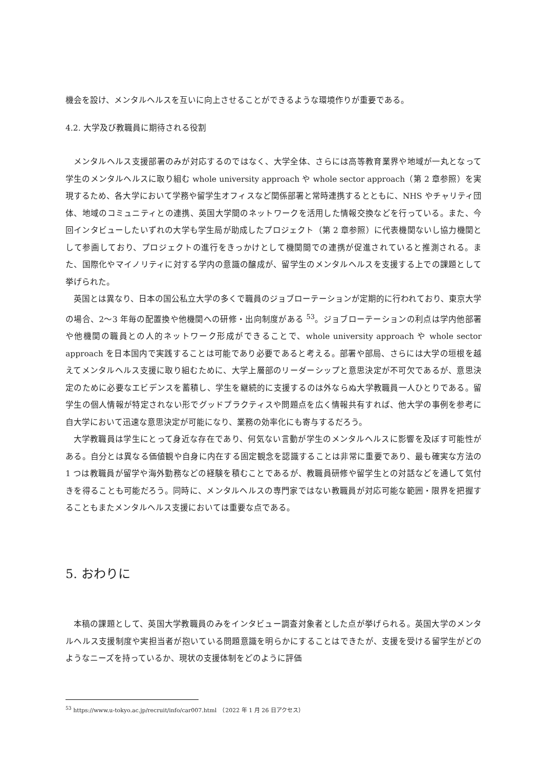機会を設け、メンタルヘルスを互いに向上させることができるような環境作りが重要である。
4.2. 大学及び教職員に期待される役割
メンタルヘルス支援部署のみが対応するのではなく、大学全体、さらには高等教育業界や地域が一丸となって学生のメンタルヘルスに取り組む whole university approach や whole sector approach（第 2 章参照）を実現するため、各大学において学務や留学生オフィスなど関係部署と常時連携するとともに、NHS やチャリティ団体、地域のコミュニティとの連携、英国大学間のネットワークを活用した情報交換などを行っている。また、今回インタビューしたいずれの大学も学生局が助成したプロジェクト（第 2 章参照）に代表機関ないし協力機関として参画しており、プロジェクトの進行をきっかけとして機関間での連携が促進されていると推測される。また、国際化やマイノリティに対する学内の意識の醸成が、留学生のメンタルヘルスを支援する上での課題として挙げられた。
英国とは異なり、日本の国公私立大学の多くで職員のジョブローテーションが定期的に行われており、東京大学の場合、2〜3 年毎の配置換や他機関への研修・出向制度がある <sup>53</sup>。ジョブローテーションの利点は学内他部署や他機関の職員との人的ネットワーク形成ができることで、whole university approach や whole sector approach を日本国内で実践することは可能であり必要であると考える。部署や部局、さらには大学の垣根を越えてメンタルヘルス支援に取り組むために、大学上層部のリーダーシップと意思決定が不可欠であるが、意思決定のために必要なエビデンスを蓄積し、学生を継続的に支援するのは外ならぬ大学教職員一人ひとりである。留学生の個人情報が特定されない形でグッドプラクティスや問題点を広く情報共有すれば、他大学の事例を参考に自大学において迅速な意思決定が可能になり、業務の効率化にも寄与するだろう。
大学教職員は学生にとって身近な存在であり、何気ない言動が学生のメンタルヘルスに影響を及ぼす可能性がある。自分とは異なる価値観や自身に内在する固定観念を認識することは非常に重要であり、最も確実な方法の 1 つは教職員が留学や海外勤務などの経験を積むことであるが、教職員研修や留学生との対話などを通して気付きを得ることも可能だろう。同時に、メンタルヘルスの専門家ではない教職員が対応可能な範囲・限界を把握することもまたメンタルヘルス支援においては重要な点である。
5. おわりに
本稿の課題として、英国大学教職員のみをインタビュー調査対象者とした点が挙げられる。英国大学のメンタルヘルス支援制度や実担当者が抱いている問題意識を明らかにすることはできたが、支援を受ける留学生がどのようなニーズを持っているか、現状の支援体制をどのように評価
<sup>53</sup> https://www.u-tokyo.ac.jp/recruit/info/car007.html　（2022 年 1 月 26 日アクセス）